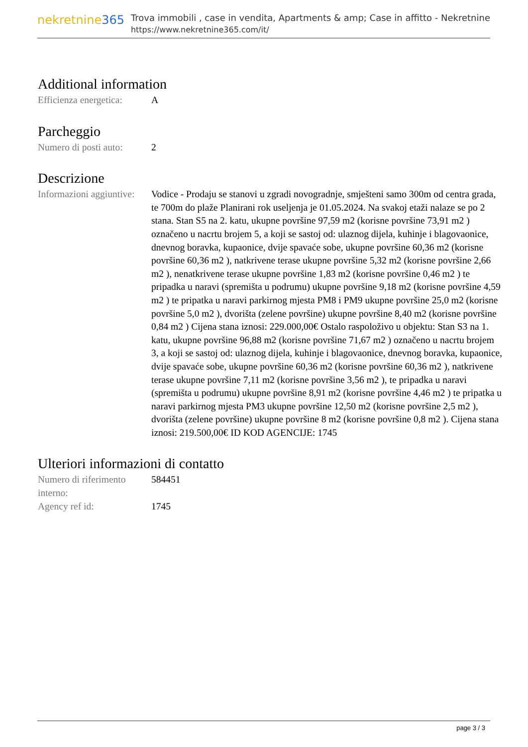nekretnine365
Trova immobili , case in vendita, Apartments & amp; Case in affitto - Nekretnine
https://www.nekretnine365.com/it/
Additional information
| Efficienza energetica: | A |
Parcheggio
| Numero di posti auto: | 2 |
Descrizione
| Informazioni aggiuntive: | Vodice - Prodaju se stanovi u zgradi novogradnje, smješteni samo 300m od centra grada, te 700m do plaže Planirani rok useljenja je 01.05.2024. Na svakoj etaži nalaze se po 2 stana. Stan S5 na 2. katu, ukupne površine 97,59 m2 (korisne površine 73,91 m2 ) označeno u nacrtu brojem 5, a koji se sastoj od: ulaznog dijela, kuhinje i blagovaonice, dnevnog boravka, kupaonice, dvije spavaće sobe, ukupne površine 60,36 m2 (korisne površine 60,36 m2 ), natkrivene terase ukupne površine 5,32 m2 (korisne površine 2,66 m2 ), nenatkrivene terase ukupne površine 1,83 m2 (korisne površine 0,46 m2 ) te pripadka u naravi (spremišta u podrumu) ukupne površine 9,18 m2 (korisne površine 4,59 m2 ) te pripatka u naravi parkirnog mjesta PM8 i PM9 ukupne površine 25,0 m2 (korisne površine 5,0 m2 ), dvorišta (zelene površine) ukupne površine 8,40 m2 (korisne površine 0,84 m2 ) Cijena stana iznosi: 229.000,00€ Ostalo raspoloživo u objektu: Stan S3 na 1. katu, ukupne površine 96,88 m2 (korisne površine 71,67 m2 ) označeno u nacrtu brojem 3, a koji se sastoj od: ulaznog dijela, kuhinje i blagovaonice, dnevnog boravka, kupaonice, dvije spavaće sobe, ukupne površine 60,36 m2 (korisne površine 60,36 m2 ), natkrivene terase ukupne površine 7,11 m2 (korisne površine 3,56 m2 ), te pripadka u naravi (spremišta u podrumu) ukupne površine 8,91 m2 (korisne površine 4,46 m2 ) te pripatka u naravi parkirnog mjesta PM3 ukupne površine 12,50 m2 (korisne površine 2,5 m2 ), dvorišta (zelene površine) ukupne površine 8 m2 (korisne površine 0,8 m2 ). Cijena stana iznosi: 219.500,00€ ID KOD AGENCIJE: 1745 |
Ulteriori informazioni di contatto
| Numero di riferimento interno: | 584451 |
| Agency ref id: | 1745 |
page 3 / 3